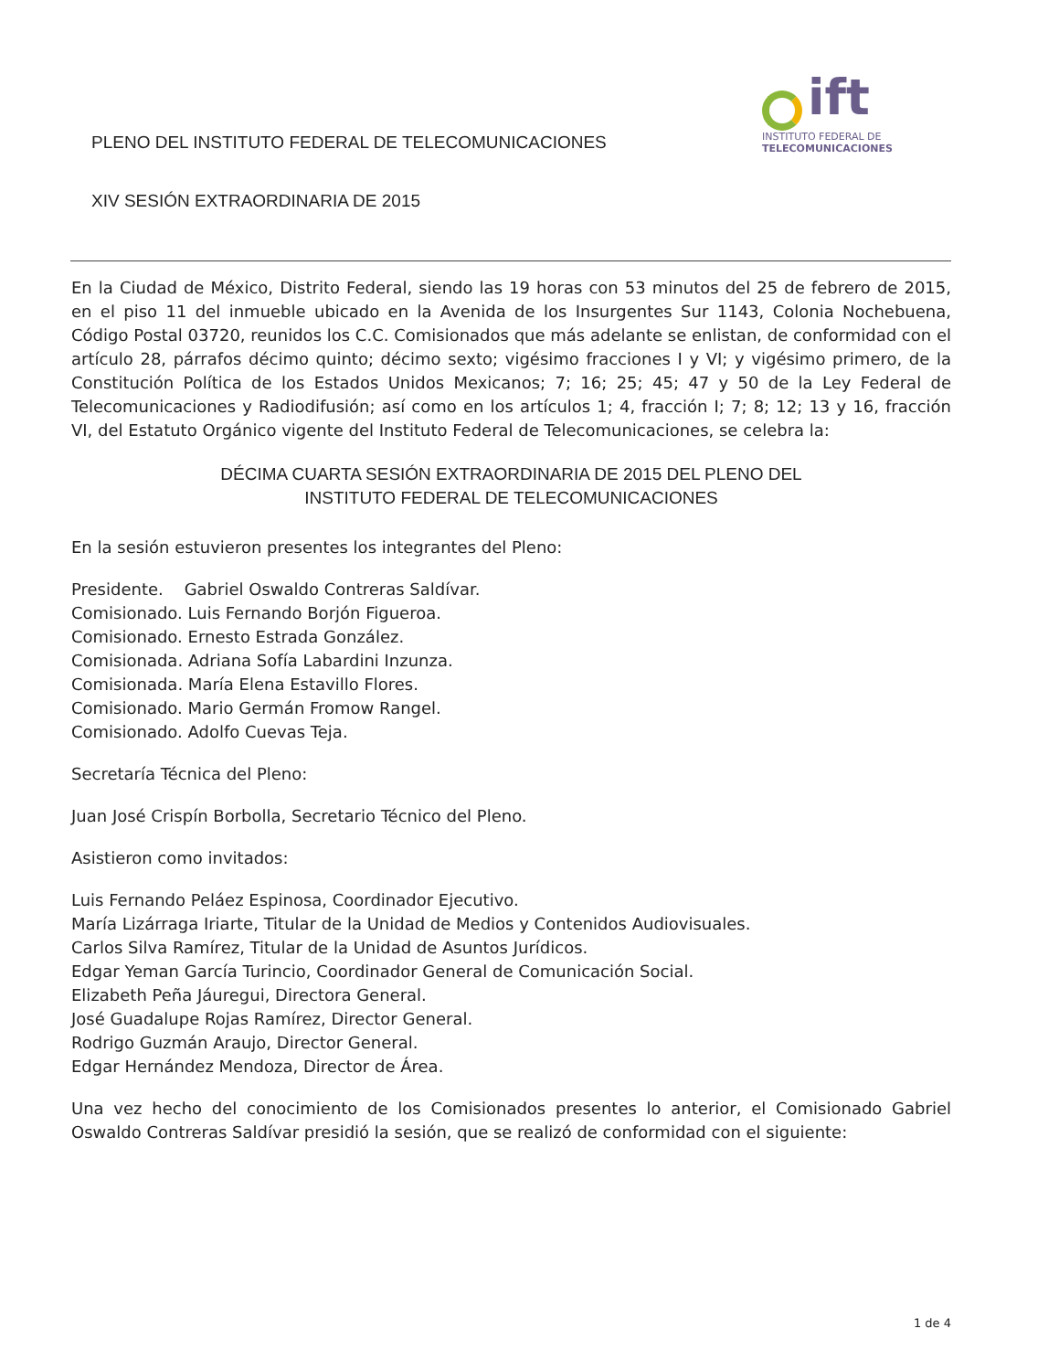PLENO DEL INSTITUTO FEDERAL DE TELECOMUNICACIONES
XIV SESIÓN EXTRAORDINARIA DE 2015
ift
INSTITUTO FEDERAL DE
TELECOMUNICACIONES
En la Ciudad de México, Distrito Federal, siendo las 19 horas con 53 minutos del 25 de febrero de 2015, en el piso 11 del inmueble ubicado en la Avenida de los Insurgentes Sur 1143, Colonia Nochebuena, Código Postal 03720, reunidos los C.C. Comisionados que más adelante se enlistan, de conformidad con el artículo 28, párrafos décimo quinto; décimo sexto; vigésimo fracciones I y VI; y vigésimo primero, de la Constitución Política de los Estados Unidos Mexicanos; 7; 16; 25; 45; 47 y 50 de la Ley Federal de Telecomunicaciones y Radiodifusión; así como en los artículos 1; 4, fracción I; 7; 8; 12; 13 y 16, fracción VI, del Estatuto Orgánico vigente del Instituto Federal de Telecomunicaciones, se celebra la:
DÉCIMA CUARTA SESIÓN EXTRAORDINARIA DE 2015 DEL PLENO DEL
INSTITUTO FEDERAL DE TELECOMUNICACIONES
En la sesión estuvieron presentes los integrantes del Pleno:
Presidente. Gabriel Oswaldo Contreras Saldívar.
Comisionado. Luis Fernando Borjón Figueroa.
Comisionado. Ernesto Estrada González.
Comisionada. Adriana Sofía Labardini Inzunza.
Comisionada. María Elena Estavillo Flores.
Comisionado. Mario Germán Fromow Rangel.
Comisionado. Adolfo Cuevas Teja.
Secretaría Técnica del Pleno:
Juan José Crispín Borbolla, Secretario Técnico del Pleno.
Asistieron como invitados:
Luis Fernando Peláez Espinosa, Coordinador Ejecutivo.
María Lizárraga Iriarte, Titular de la Unidad de Medios y Contenidos Audiovisuales.
Carlos Silva Ramírez, Titular de la Unidad de Asuntos Jurídicos.
Edgar Yeman García Turincio, Coordinador General de Comunicación Social.
Elizabeth Peña Jáuregui, Directora General.
José Guadalupe Rojas Ramírez, Director General.
Rodrigo Guzmán Araujo, Director General.
Edgar Hernández Mendoza, Director de Área.
Una vez hecho del conocimiento de los Comisionados presentes lo anterior, el Comisionado Gabriel Oswaldo Contreras Saldívar presidió la sesión, que se realizó de conformidad con el siguiente:
1 de 4